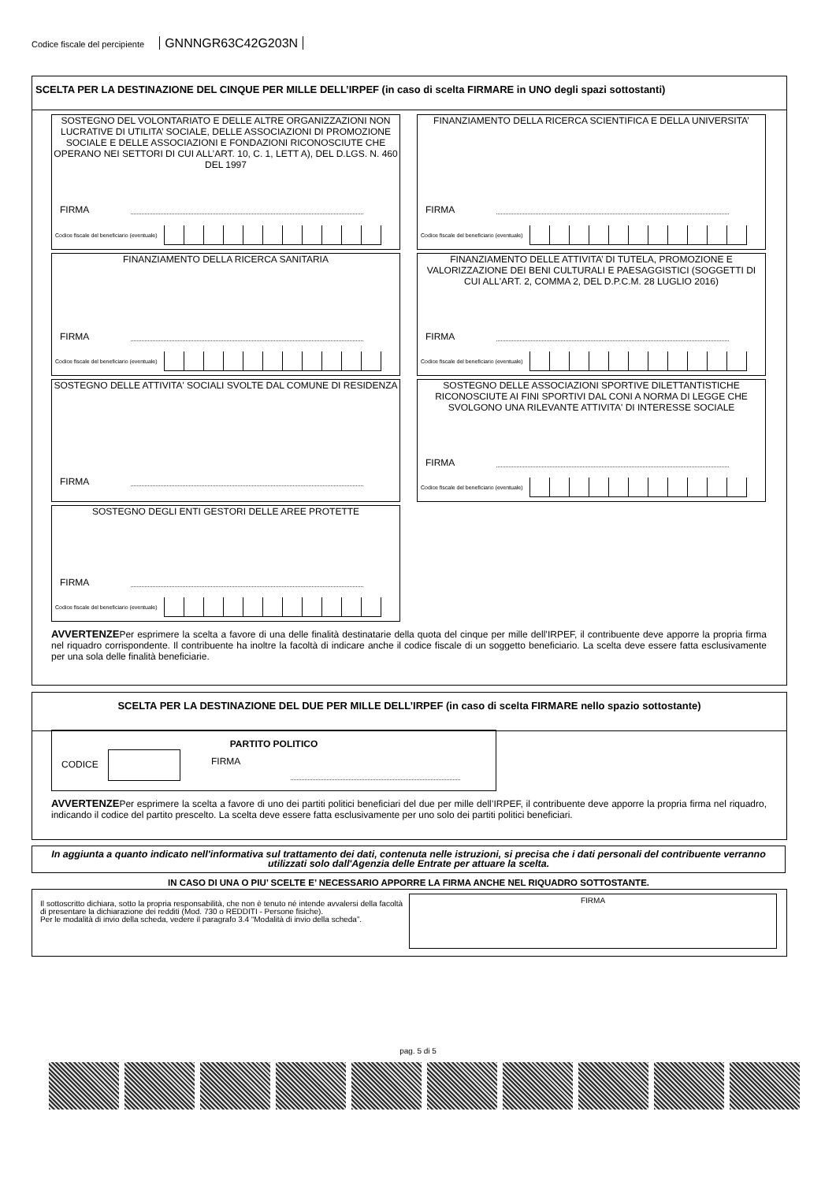Codice fiscale del percipiente GNNNGR63C42G203N
SCELTA PER LA DESTINAZIONE DEL CINQUE PER MILLE DELL’IRPEF (in caso di scelta FIRMARE in UNO degli spazi sottostanti)
SOSTEGNO DEL VOLONTARIATO E DELLE ALTRE ORGANIZZAZIONI NON LUCRATIVE DI UTILITA’ SOCIALE, DELLE ASSOCIAZIONI DI PROMOZIONE SOCIALE E DELLE ASSOCIAZIONI E FONDAZIONI RICONOSCIUTE CHE OPERANO NEI SETTORI DI CUI ALL’ART. 10, C. 1, LETT A), DEL D.LGS. N. 460 DEL 1997
FIRMA
Codice fiscale del beneficiario (eventuale)
FINANZIAMENTO DELLA RICERCA SCIENTIFICA E DELLA UNIVERSITA’
FIRMA
Codice fiscale del beneficiario (eventuale)
FINANZIAMENTO DELLA RICERCA SANITARIA
FIRMA
Codice fiscale del beneficiario (eventuale)
FINANZIAMENTO DELLE ATTIVITA’ DI TUTELA, PROMOZIONE E VALORIZZAZIONE DEI BENI CULTURALI E PAESAGGISTICI (SOGGETTI DI CUI ALL'ART. 2, COMMA 2, DEL D.P.C.M. 28 LUGLIO 2016)
FIRMA
Codice fiscale del beneficiario (eventuale)
SOSTEGNO DELLE ATTIVITA' SOCIALI SVOLTE DAL COMUNE DI RESIDENZA
FIRMA
SOSTEGNO DELLE ASSOCIAZIONI SPORTIVE DILETTANTISTICHE RICONOSCIUTE AI FINI SPORTIVI DAL CONI A NORMA DI LEGGE CHE SVOLGONO UNA RILEVANTE ATTIVITA' DI INTERESSE SOCIALE
FIRMA
Codice fiscale del beneficiario (eventuale)
SOSTEGNO DEGLI ENTI GESTORI DELLE AREE PROTETTE
FIRMA
Codice fiscale del beneficiario (eventuale)
AVVERTENZEPer esprimere la scelta a favore di una delle finalità destinatarie della quota del cinque per mille dell’IRPEF, il contribuente deve apporre la propria firma nel riquadro corrispondente. Il contribuente ha inoltre la facoltà di indicare anche il codice fiscale di un soggetto beneficiario. La scelta deve essere fatta esclusivamente per una sola delle finalità beneficiarie.
SCELTA PER LA DESTINAZIONE DEL DUE PER MILLE DELL’IRPEF (in caso di scelta FIRMARE nello spazio sottostante)
PARTITO POLITICO
CODICE FIRMA
AVVERTENZEPer esprimere la scelta a favore di uno dei partiti politici beneficiari del due per mille dell’IRPEF, il contribuente deve apporre la propria firma nel riquadro, indicando il codice del partito prescelto. La scelta deve essere fatta esclusivamente per uno solo dei partiti politici beneficiari.
In aggiunta a quanto indicato nell'informativa sul trattamento dei dati, contenuta nelle istruzioni, si precisa che i dati personali del contribuente verranno utilizzati solo dall'Agenzia delle Entrate per attuare la scelta.
IN CASO DI UNA O PIU’ SCELTE E’ NECESSARIO APPORRE LA FIRMA ANCHE NEL RIQUADRO SOTTOSTANTE.
Il sottoscritto dichiara, sotto la propria responsabilità, che non è tenuto né intende avvalersi della facoltà di presentare la dichiarazione dei redditi (Mod. 730 o REDDITI - Persone fisiche).
Per le modalità di invio della scheda, vedere il paragrafo 3.4 “Modalità di invio della scheda”.
FIRMA
pag. 5 di 5